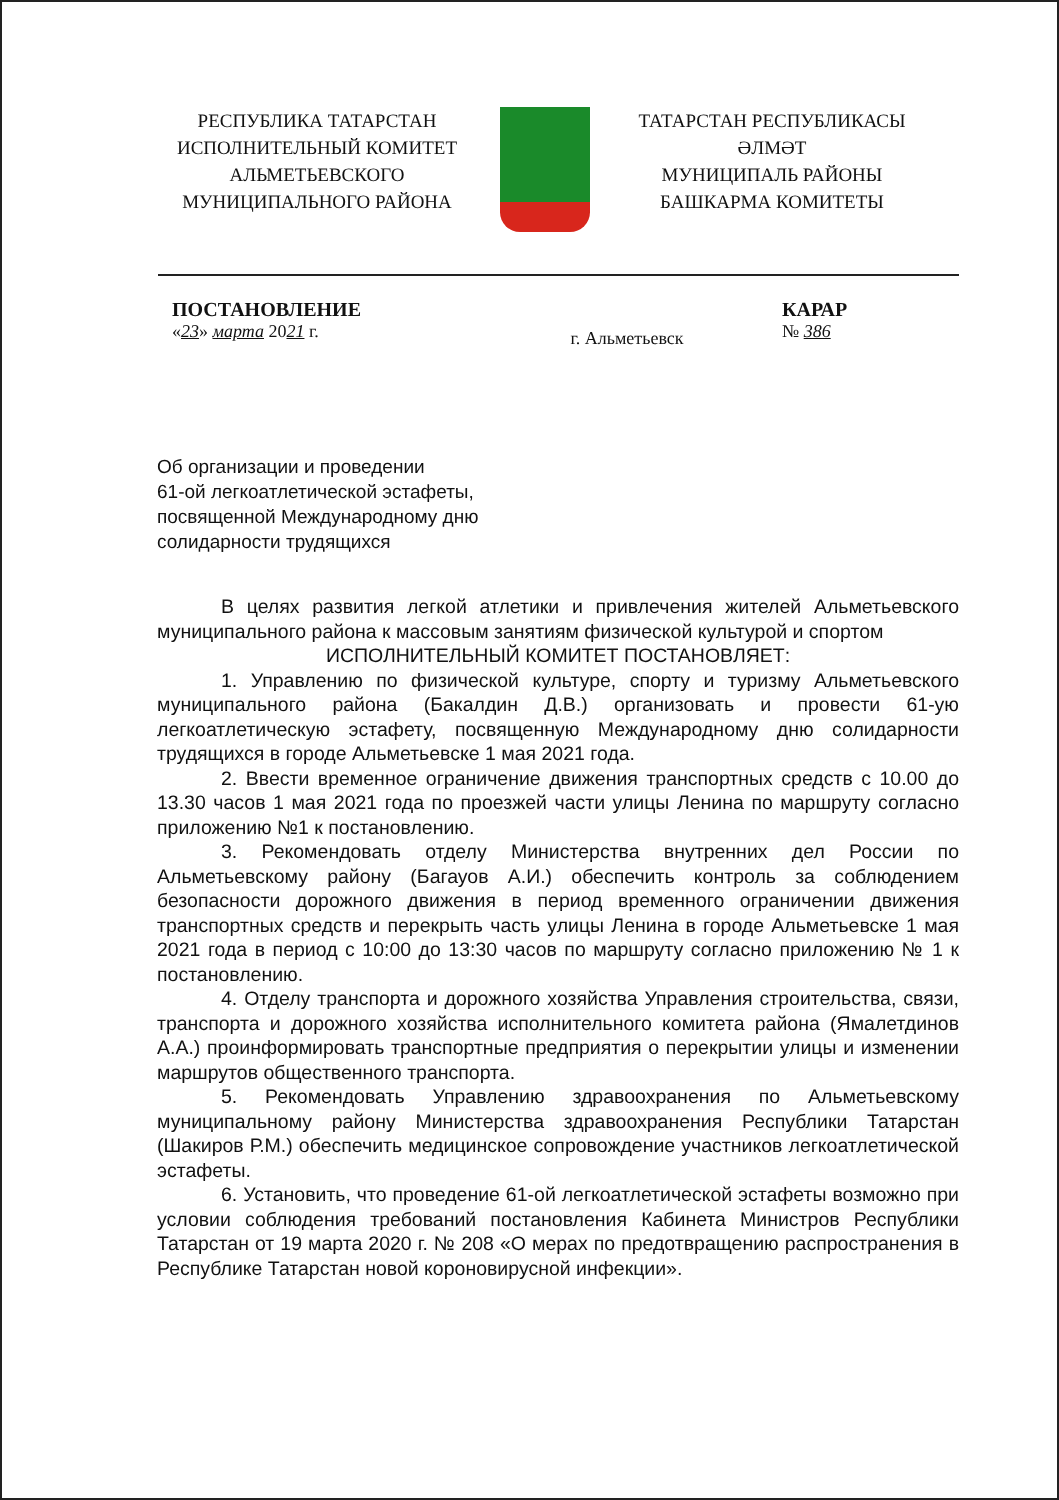РЕСПУБЛИКА ТАТАРСТАН
ИСПОЛНИТЕЛЬНЫЙ КОМИТЕТ
АЛЬМЕТЬЕВСКОГО
МУНИЦИПАЛЬНОГО РАЙОНА
ТАТАРСТАН РЕСПУБЛИКАСЫ
ӘЛМӘТ
МУНИЦИПАЛЬ РАЙОНЫ
БАШКАРМА КОМИТЕТЫ
ПОСТАНОВЛЕНИЕ
«23» марта 2021 г.
г. Альметьевск
КАРАР
№ 386
Об организации и проведении
61-ой легкоатлетической эстафеты,
посвященной Международному дню
солидарности трудящихся
В целях развития легкой атлетики и привлечения жителей Альметьевского муниципального района к массовым занятиям физической культурой и спортом
ИСПОЛНИТЕЛЬНЫЙ КОМИТЕТ ПОСТАНОВЛЯЕТ:
1. Управлению по физической культуре, спорту и туризму Альметьевского муниципального района (Бакалдин Д.В.) организовать и провести 61-ую легкоатлетическую эстафету, посвященную Международному дню солидарности трудящихся в городе Альметьевске 1 мая 2021 года.
2. Ввести временное ограничение движения транспортных средств с 10.00 до 13.30 часов 1 мая 2021 года по проезжей части улицы Ленина по маршруту согласно приложению №1 к постановлению.
3. Рекомендовать отделу Министерства внутренних дел России по Альметьевскому району (Багауов А.И.) обеспечить контроль за соблюдением безопасности дорожного движения в период временного ограничении движения транспортных средств и перекрыть часть улицы Ленина в городе Альметьевске 1 мая 2021 года в период с 10:00 до 13:30 часов по маршруту согласно приложению № 1 к постановлению.
4. Отделу транспорта и дорожного хозяйства Управления строительства, связи, транспорта и дорожного хозяйства исполнительного комитета района (Ямалетдинов А.А.) проинформировать транспортные предприятия о перекрытии улицы и изменении маршрутов общественного транспорта.
5. Рекомендовать Управлению здравоохранения по Альметьевскому муниципальному району Министерства здравоохранения Республики Татарстан (Шакиров Р.М.) обеспечить медицинское сопровождение участников легкоатлетической эстафеты.
6. Установить, что проведение 61-ой легкоатлетической эстафеты возможно при условии соблюдения требований постановления Кабинета Министров Республики Татарстан от 19 марта 2020 г. № 208 «О мерах по предотвращению распространения в Республике Татарстан новой короновирусной инфекции».